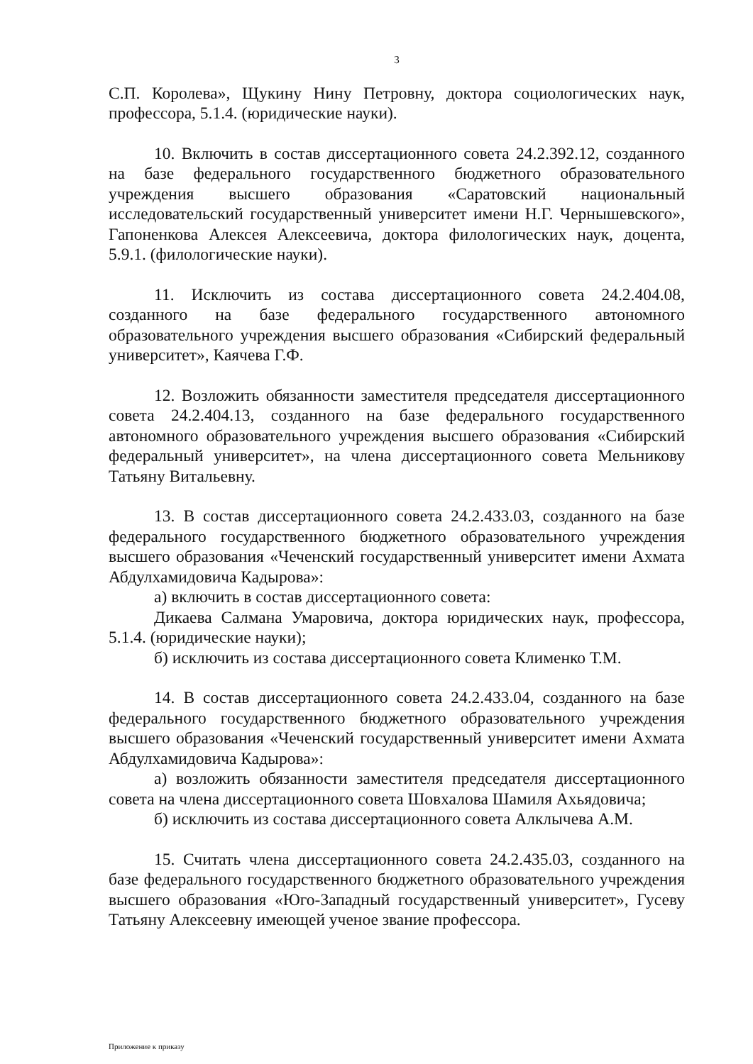3
С.П. Королева», Щукину Нину Петровну, доктора социологических наук, профессора, 5.1.4. (юридические науки).
10. Включить в состав диссертационного совета 24.2.392.12, созданного на базе федерального государственного бюджетного образовательного учреждения высшего образования «Саратовский национальный исследовательский государственный университет имени Н.Г. Чернышевского», Гапоненкова Алексея Алексеевича, доктора филологических наук, доцента, 5.9.1. (филологические науки).
11. Исключить из состава диссертационного совета 24.2.404.08, созданного на базе федерального государственного автономного образовательного учреждения высшего образования «Сибирский федеральный университет», Каячева Г.Ф.
12. Возложить обязанности заместителя председателя диссертационного совета 24.2.404.13, созданного на базе федерального государственного автономного образовательного учреждения высшего образования «Сибирский федеральный университет», на члена диссертационного совета Мельникову Татьяну Витальевну.
13. В состав диссертационного совета 24.2.433.03, созданного на базе федерального государственного бюджетного образовательного учреждения высшего образования «Чеченский государственный университет имени Ахмата Абдулхамидовича Кадырова»:
а) включить в состав диссертационного совета:
Дикаева Салмана Умаровича, доктора юридических наук, профессора, 5.1.4. (юридические науки);
б) исключить из состава диссертационного совета Клименко Т.М.
14. В состав диссертационного совета 24.2.433.04, созданного на базе федерального государственного бюджетного образовательного учреждения высшего образования «Чеченский государственный университет имени Ахмата Абдулхамидовича Кадырова»:
а) возложить обязанности заместителя председателя диссертационного совета на члена диссертационного совета Шовхалова Шамиля Ахьядовича;
б) исключить из состава диссертационного совета Алклычева А.М.
15. Считать члена диссертационного совета 24.2.435.03, созданного на базе федерального государственного бюджетного образовательного учреждения высшего образования «Юго-Западный государственный университет», Гусеву Татьяну Алексеевну имеющей ученое звание профессора.
Приложение к приказу